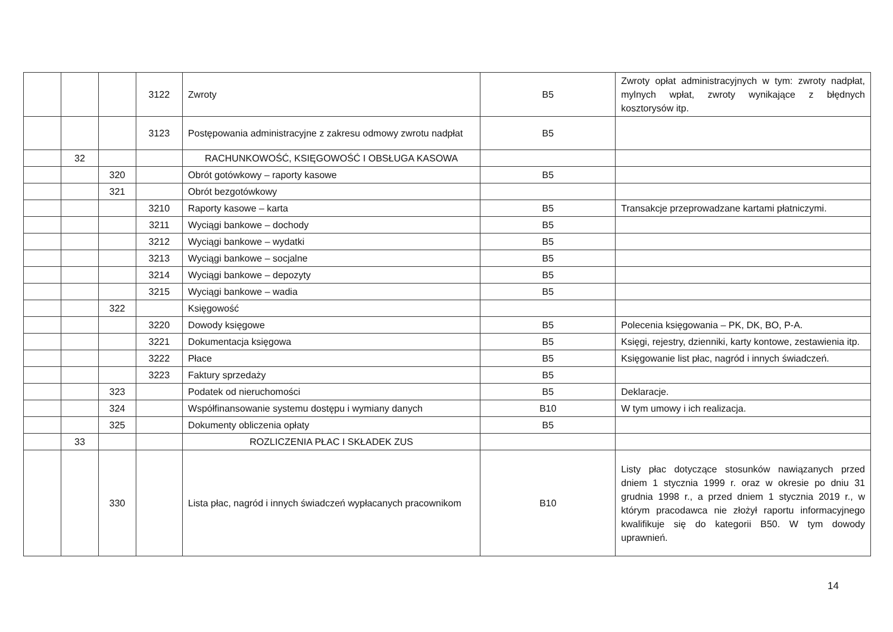| | | | 3122 | Zwroty | B5 | Zwroty opłat administracyjnych w tym: zwroty nadpłat, mylnych wpłat, zwroty wynikające z błędnych kosztorysów itp. |
| | | | 3123 | Postępowania administracyjne z zakresu odmowy zwrotu nadpłat | B5 | |
| | 32 | | | RACHUNKOWOŚĆ, KSIĘGOWOŚĆ I OBSŁUGA KASOWA | | |
| | | 320 | | Obrót gotówkowy – raporty kasowe | B5 | |
| | | 321 | | Obrót bezgotówkowy | | |
| | | | 3210 | Raporty kasowe – karta | B5 | Transakcje przeprowadzane kartami płatniczymi. |
| | | | 3211 | Wyciągi bankowe – dochody | B5 | |
| | | | 3212 | Wyciągi bankowe – wydatki | B5 | |
| | | | 3213 | Wyciągi bankowe – socjalne | B5 | |
| | | | 3214 | Wyciągi bankowe – depozyty | B5 | |
| | | | 3215 | Wyciągi bankowe – wadia | B5 | |
| | | 322 | | Księgowość | | |
| | | | 3220 | Dowody księgowe | B5 | Polecenia księgowania – PK, DK, BO, P-A. |
| | | | 3221 | Dokumentacja księgowa | B5 | Księgi, rejestry, dzienniki, karty kontowe, zestawienia itp. |
| | | | 3222 | Płace | B5 | Księgowanie list płac, nagród i innych świadczeń. |
| | | | 3223 | Faktury sprzedaży | B5 | |
| | | 323 | | Podatek od nieruchomości | B5 | Deklaracje. |
| | | 324 | | Współfinansowanie systemu dostępu i wymiany danych | B10 | W tym umowy i ich realizacja. |
| | | 325 | | Dokumenty obliczenia opłaty | B5 | |
| | 33 | | | ROZLICZENIA PŁAC I SKŁADEK ZUS | | |
| | | 330 | | Lista płac, nagród i innych świadczeń wypłacanych pracownikom | B10 | Listy płac dotyczące stosunków nawiązanych przed dniem 1 stycznia 1999 r. oraz w okresie po dniu 31 grudnia 1998 r., a przed dniem 1 stycznia 2019 r., w którym pracodawca nie złożył raportu informacyjnego kwalifikuje się do kategorii B50. W tym dowody uprawnień. |
14